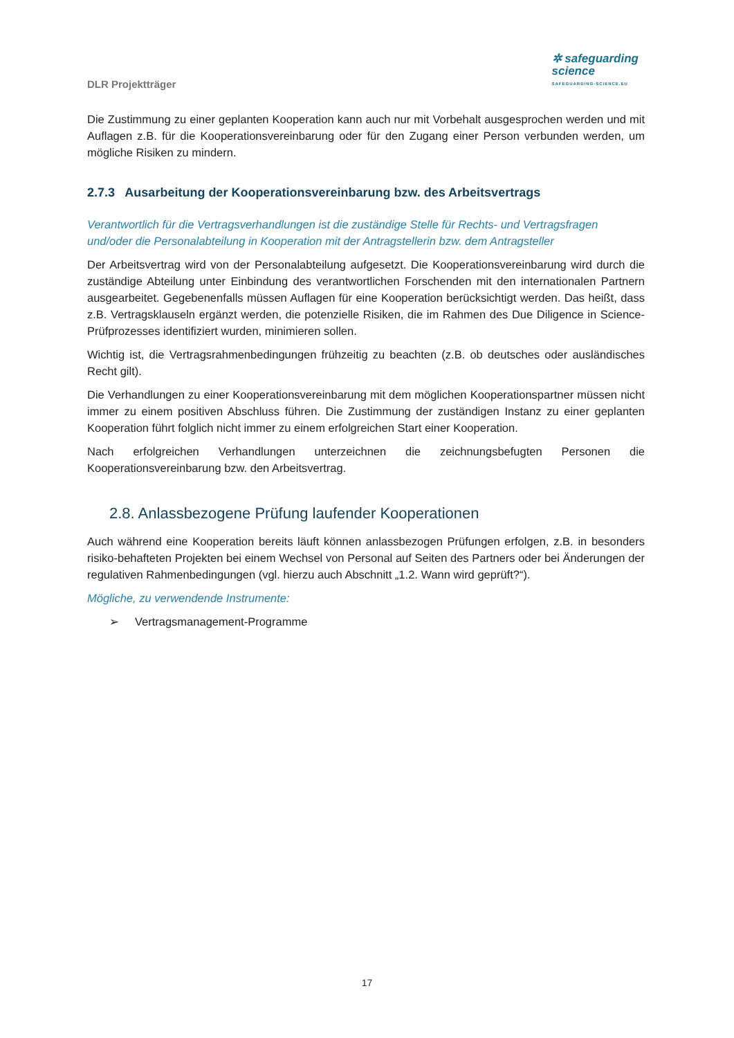DLR Projektträger
✲ safeguarding
science
SAFEGUARDING-SCIENCE.EU
Die Zustimmung zu einer geplanten Kooperation kann auch nur mit Vorbehalt ausgesprochen werden und mit Auflagen z.B. für die Kooperationsvereinbarung oder für den Zugang einer Person verbunden werden, um mögliche Risiken zu mindern.
2.7.3 Ausarbeitung der Kooperationsvereinbarung bzw. des Arbeitsvertrags
Verantwortlich für die Vertragsverhandlungen ist die zuständige Stelle für Rechts- und Vertragsfragen und/oder die Personalabteilung in Kooperation mit der Antragstellerin bzw. dem Antragsteller
Der Arbeitsvertrag wird von der Personalabteilung aufgesetzt. Die Kooperationsvereinbarung wird durch die zuständige Abteilung unter Einbindung des verantwortlichen Forschenden mit den internationalen Partnern ausgearbeitet. Gegebenenfalls müssen Auflagen für eine Kooperation berücksichtigt werden. Das heißt, dass z.B. Vertragsklauseln ergänzt werden, die potenzielle Risiken, die im Rahmen des Due Diligence in Science-Prüfprozesses identifiziert wurden, minimieren sollen.
Wichtig ist, die Vertragsrahmenbedingungen frühzeitig zu beachten (z.B. ob deutsches oder ausländisches Recht gilt).
Die Verhandlungen zu einer Kooperationsvereinbarung mit dem möglichen Kooperationspartner müssen nicht immer zu einem positiven Abschluss führen. Die Zustimmung der zuständigen Instanz zu einer geplanten Kooperation führt folglich nicht immer zu einem erfolgreichen Start einer Kooperation.
Nach erfolgreichen Verhandlungen unterzeichnen die zeichnungsbefugten Personen die Kooperationsvereinbarung bzw. den Arbeitsvertrag.
2.8. Anlassbezogene Prüfung laufender Kooperationen
Auch während eine Kooperation bereits läuft können anlassbezogen Prüfungen erfolgen, z.B. in besonders risiko-behafteten Projekten bei einem Wechsel von Personal auf Seiten des Partners oder bei Änderungen der regulativen Rahmenbedingungen (vgl. hierzu auch Abschnitt „1.2. Wann wird geprüft?“).
Mögliche, zu verwendende Instrumente:
➢ Vertragsmanagement-Programme
17